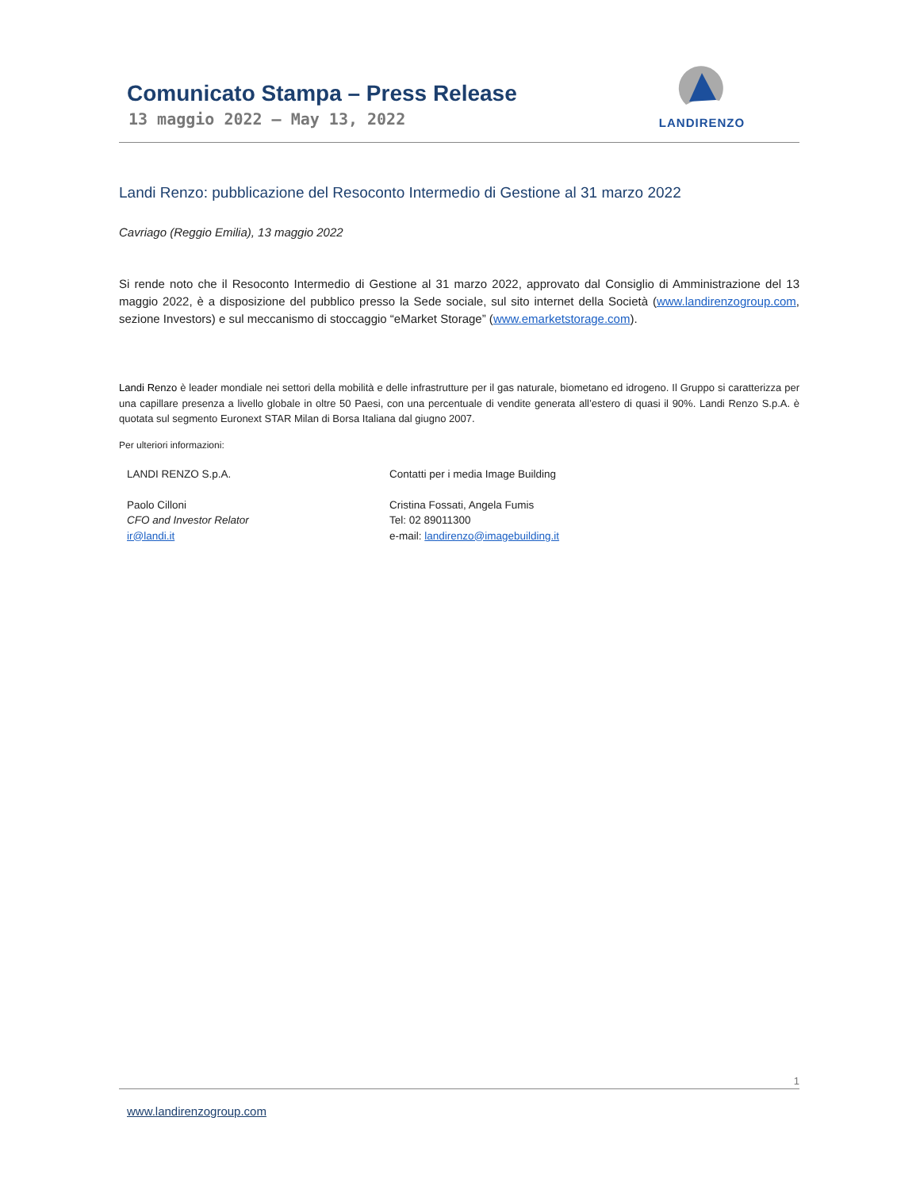Comunicato Stampa – Press Release
13 maggio 2022 – May 13, 2022
LANDIRENZO
Landi Renzo: pubblicazione del Resoconto Intermedio di Gestione al 31 marzo 2022
Cavriago (Reggio Emilia), 13 maggio 2022
Si rende noto che il Resoconto Intermedio di Gestione al 31 marzo 2022, approvato dal Consiglio di Amministrazione del 13 maggio 2022, è a disposizione del pubblico presso la Sede sociale, sul sito internet della Società (www.landirenzogroup.com, sezione Investors) e sul meccanismo di stoccaggio “eMarket Storage” (www.emarketstorage.com).
Landi Renzo è leader mondiale nei settori della mobilità e delle infrastrutture per il gas naturale, biometano ed idrogeno. Il Gruppo si caratterizza per una capillare presenza a livello globale in oltre 50 Paesi, con una percentuale di vendite generata all’estero di quasi il 90%. Landi Renzo S.p.A. è quotata sul segmento Euronext STAR Milan di Borsa Italiana dal giugno 2007.
Per ulteriori informazioni:
LANDI RENZO S.p.A.
Paolo Cilloni
CFO and Investor Relator
ir@landi.it
Contatti per i media Image Building
Cristina Fossati, Angela Fumis
Tel: 02 89011300
e-mail: landirenzo@imagebuilding.it
1
www.landirenzogroup.com